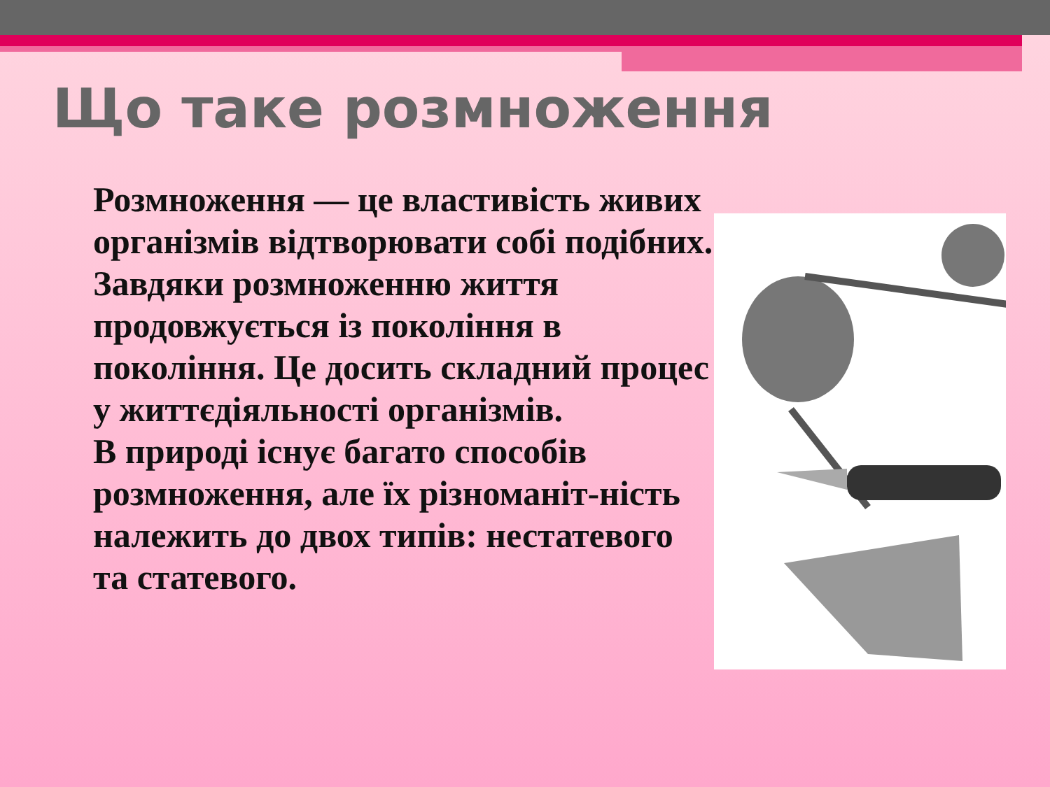Що таке розмноження
Розмноження — це властивість живих організмів відтворювати собі подібних. Завдяки розмноженню життя продовжується із покоління в покоління. Це досить складний процес у життєдіяльності організмів.
В природі існує багато способів розмноження, але їх різноманіт-ність належить до двох типів: нестатевого та статевого.